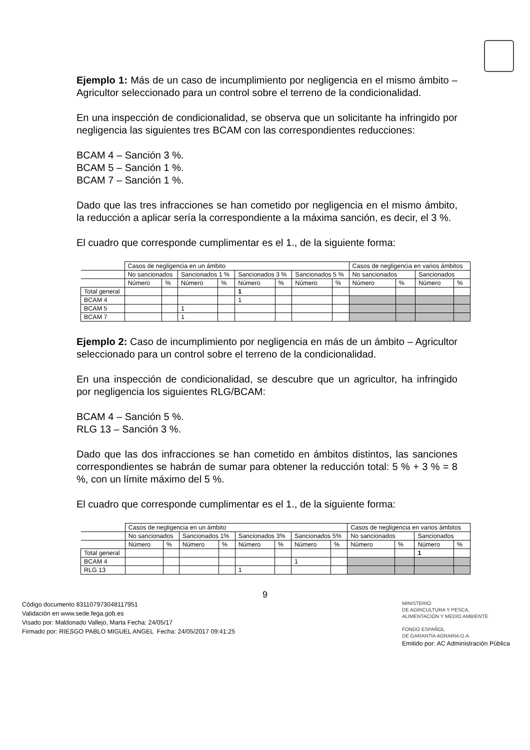Ejemplo 1: Más de un caso de incumplimiento por negligencia en el mismo ámbito – Agricultor seleccionado para un control sobre el terreno de la condicionalidad.
En una inspección de condicionalidad, se observa que un solicitante ha infringido por negligencia las siguientes tres BCAM con las correspondientes reducciones:
BCAM 4 – Sanción 3 %.
BCAM 5 – Sanción 1 %.
BCAM 7 – Sanción 1 %.
Dado que las tres infracciones se han cometido por negligencia en el mismo ámbito, la reducción a aplicar sería la correspondiente a la máxima sanción, es decir, el 3 %.
El cuadro que corresponde cumplimentar es el 1., de la siguiente forma:
| | Casos de negligencia en un ámbito | | | | | | | | Casos de negligencia en varios ámbitos | | | |
| | No sancionados | | Sancionados 1 % | | Sancionados 3 % | | Sancionados 5 % | | No sancionados | | Sancionados | |
| | Número | % | Número | % | Número | % | Número | % | Número | % | Número | % |
| Total general | | | | | 1 | | | | | | | |
| BCAM 4 | | | | | 1 | | | | | | | |
| BCAM 5 | | | 1 | | | | | | | | | |
| BCAM 7 | | | 1 | | | | | | | | | |
Ejemplo 2: Caso de incumplimiento por negligencia en más de un ámbito – Agricultor seleccionado para un control sobre el terreno de la condicionalidad.
En una inspección de condicionalidad, se descubre que un agricultor, ha infringido por negligencia los siguientes RLG/BCAM:
BCAM 4 – Sanción 5 %.
RLG 13 – Sanción 3 %.
Dado que las dos infracciones se han cometido en ámbitos distintos, las sanciones correspondientes se habrán de sumar para obtener la reducción total: 5 % + 3 % = 8 %, con un límite máximo del 5 %.
El cuadro que corresponde cumplimentar es el 1., de la siguiente forma:
| | Casos de negligencia en un ámbito | | | | | | | | Casos de negligencia en varios ámbitos | | | |
| | No sancionados | | Sancionados 1% | | Sancionados 3% | | Sancionados 5% | | No sancionados | | Sancionados | |
| | Número | % | Número | % | Número | % | Número | % | Número | % | Número | % |
| Total general | | | | | | | | | | | 1 | |
| BCAM 4 | | | | | | | 1 | | | | | |
| RLG 13 | | | | | 1 | | | | | | | |
9
Código documento 831107973048117951
Validación en www.sede.fega.gob.es
Visado por: Maldonado Vallejo, Marta Fecha: 24/05/17
Firmado por: RIESGO PABLO MIGUEL ANGEL Fecha: 24/05/2017 09:41:25
MINISTERIO
DE AGRICULTURA Y PESCA,
ALIMENTACIÓN Y MEDIO AMBIENTE
FONDO ESPAÑOL
DE GARANTÍA AGRARIA O.A.
Emitido por: AC Administración Pública